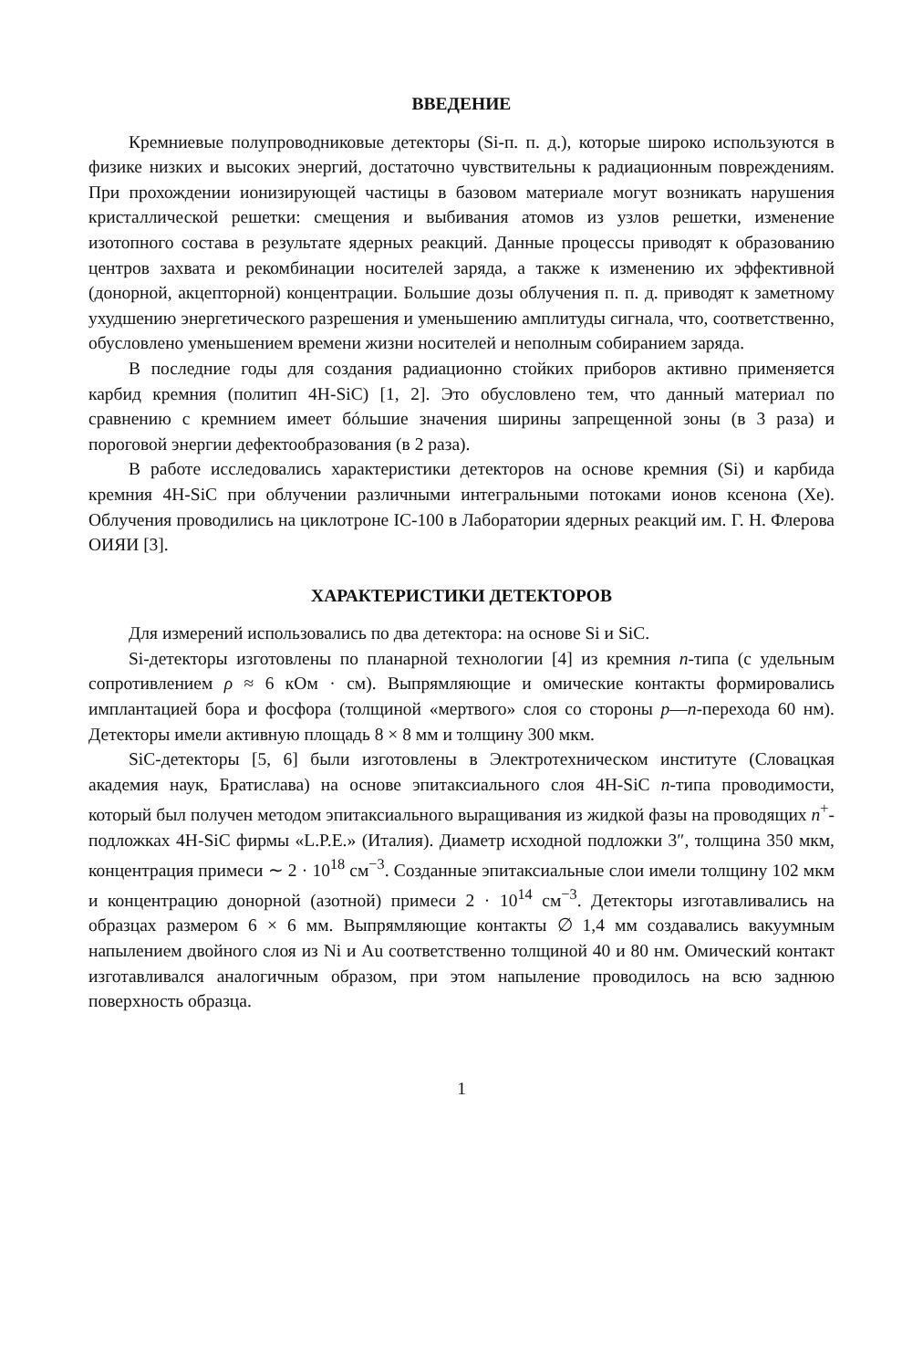ВВЕДЕНИЕ
Кремниевые полупроводниковые детекторы (Si-п. п. д.), которые широко используются в физике низких и высоких энергий, достаточно чувствительны к радиационным повреждениям. При прохождении ионизирующей частицы в базовом материале могут возникать нарушения кристаллической решетки: смещения и выбивания атомов из узлов решетки, изменение изотопного состава в результате ядерных реакций. Данные процессы приводят к образованию центров захвата и рекомбинации носителей заряда, а также к изменению их эффективной (донорной, акцепторной) концентрации. Большие дозы облучения п. п. д. приводят к заметному ухудшению энергетического разрешения и уменьшению амплитуды сигнала, что, соответственно, обусловлено уменьшением времени жизни носителей и неполным собиранием заряда.
В последние годы для создания радиационно стойких приборов активно применяется карбид кремния (политип 4H-SiC) [1, 2]. Это обусловлено тем, что данный материал по сравнению с кремнием имеет бóльшие значения ширины запрещенной зоны (в 3 раза) и пороговой энергии дефектообразования (в 2 раза).
В работе исследовались характеристики детекторов на основе кремния (Si) и карбида кремния 4H-SiC при облучении различными интегральными потоками ионов ксенона (Xe). Облучения проводились на циклотроне IC-100 в Лаборатории ядерных реакций им. Г. Н. Флерова ОИЯИ [3].
ХАРАКТЕРИСТИКИ ДЕТЕКТОРОВ
Для измерений использовались по два детектора: на основе Si и SiC.
Si-детекторы изготовлены по планарной технологии [4] из кремния n-типа (с удельным сопротивлением ρ ≈ 6 кОм · см). Выпрямляющие и омические контакты формировались имплантацией бора и фосфора (толщиной «мертвого» слоя со стороны p—n-перехода 60 нм). Детекторы имели активную площадь 8 × 8 мм и толщину 300 мкм.
SiC-детекторы [5, 6] были изготовлены в Электротехническом институте (Словацкая академия наук, Братислава) на основе эпитаксиального слоя 4H-SiC n-типа проводимости, который был получен методом эпитаксиального выращивания из жидкой фазы на проводящих n<sup>+</sup>-подложках 4H-SiC фирмы «L.P.E.» (Италия). Диаметр исходной подложки 3″, толщина 350 мкм, концентрация примеси ∼ 2 · 10<sup>18</sup> см<sup>−3</sup>. Созданные эпитаксиальные слои имели толщину 102 мкм и концентрацию донорной (азотной) примеси 2 · 10<sup>14</sup> см<sup>−3</sup>. Детекторы изготавливались на образцах размером 6 × 6 мм. Выпрямляющие контакты ∅ 1,4 мм создавались вакуумным напылением двойного слоя из Ni и Au соответственно толщиной 40 и 80 нм. Омический контакт изготавливался аналогичным образом, при этом напыление проводилось на всю заднюю поверхность образца.
1